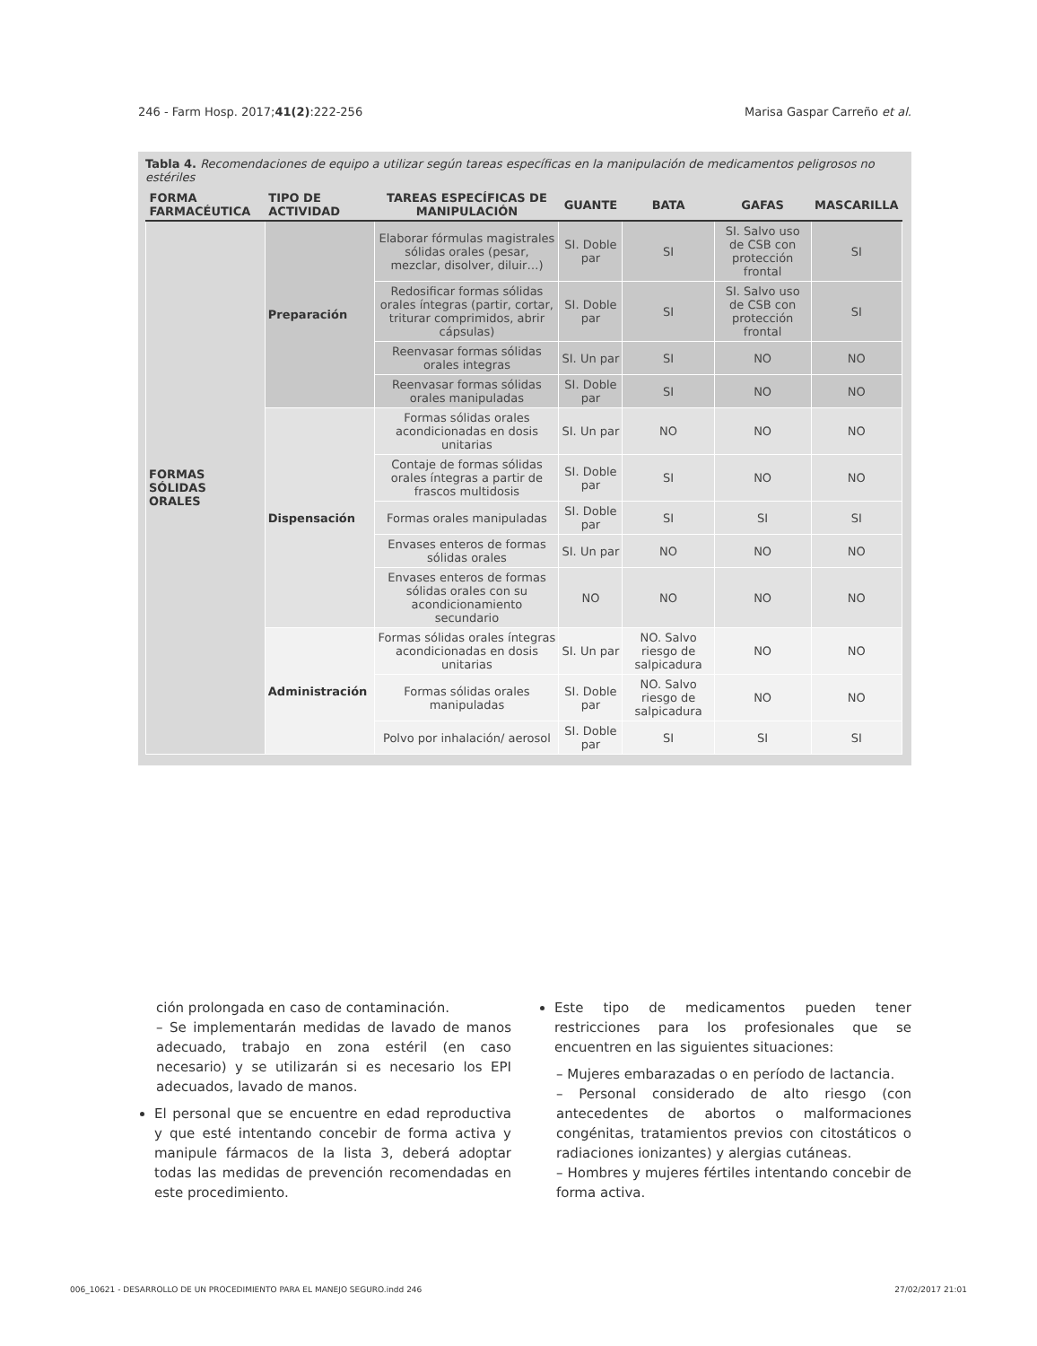246 - Farm Hosp. 2017;41(2):222-256 Marisa Gaspar Carreño et al.
Tabla 4. Recomendaciones de equipo a utilizar según tareas específicas en la manipulación de medicamentos peligrosos no estériles
| FORMA FARMACÉUTICA | TIPO DE ACTIVIDAD | TAREAS ESPECÍFICAS DE MANIPULACIÓN | GUANTE | BATA | GAFAS | MASCARILLA |
| --- | --- | --- | --- | --- | --- | --- |
| FORMAS SÓLIDAS ORALES | Preparación | Elaborar fórmulas magistrales sólidas orales (pesar, mezclar, disolver, diluir…) | SI. Doble par | SI | SI. Salvo uso de CSB con protección frontal | SI |
| | | Redosificar formas sólidas orales íntegras (partir, cortar, triturar comprimidos, abrir cápsulas) | SI. Doble par | SI | SI. Salvo uso de CSB con protección frontal | SI |
| | | Reenvasar formas sólidas orales integras | SI. Un par | SI | NO | NO |
| | | Reenvasar formas sólidas orales manipuladas | SI. Doble par | SI | NO | NO |
| | Dispensación | Formas sólidas orales acondicionadas en dosis unitarias | SI. Un par | NO | NO | NO |
| | | Contaje de formas sólidas orales íntegras a partir de frascos multidosis | SI. Doble par | SI | NO | NO |
| | | Formas orales manipuladas | SI. Doble par | SI | SI | SI |
| | | Envases enteros de formas sólidas orales | SI. Un par | NO | NO | NO |
| | | Envases enteros de formas sólidas orales con su acondicionamiento secundario | NO | NO | NO | NO |
| | Administración | Formas sólidas orales íntegras acondicionadas en dosis unitarias | SI. Un par | NO. Salvo riesgo de salpicadura | NO | NO |
| | | Formas sólidas orales manipuladas | SI. Doble par | NO. Salvo riesgo de salpicadura | NO | NO |
| | | Polvo por inhalación/ aerosol | SI. Doble par | SI | SI | SI |
ción prolongada en caso de contaminación.
– Se implementarán medidas de lavado de manos adecuado, trabajo en zona estéril (en caso necesario) y se utilizarán si es necesario los EPI adecuados, lavado de manos.
El personal que se encuentre en edad reproductiva y que esté intentando concebir de forma activa y manipule fármacos de la lista 3, deberá adoptar todas las medidas de prevención recomendadas en este procedimiento.
Este tipo de medicamentos pueden tener restricciones para los profesionales que se encuentren en las siguientes situaciones:
– Mujeres embarazadas o en período de lactancia.
– Personal considerado de alto riesgo (con antecedentes de abortos o malformaciones congénitas, tratamientos previos con citostáticos o radiaciones ionizantes) y alergias cutáneas.
– Hombres y mujeres fértiles intentando concebir de forma activa.
006_10621 - DESARROLLO DE UN PROCEDIMIENTO PARA EL MANEJO SEGURO.indd 246 27/02/2017 21:01